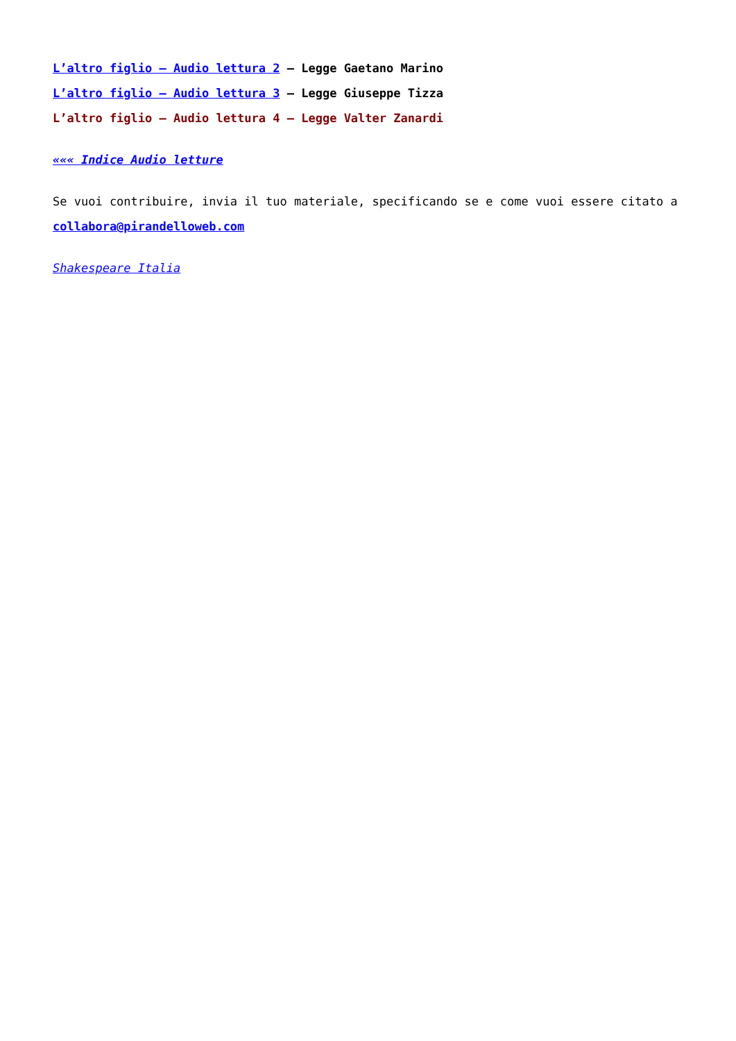L’altro figlio – Audio lettura 2 – Legge Gaetano Marino
L’altro figlio – Audio lettura 3 – Legge Giuseppe Tizza
L’altro figlio – Audio lettura 4 – Legge Valter Zanardi
««« Indice Audio letture
Se vuoi contribuire, invia il tuo materiale, specificando se e come vuoi essere citato a
collabora@pirandelloweb.com
Shakespeare Italia